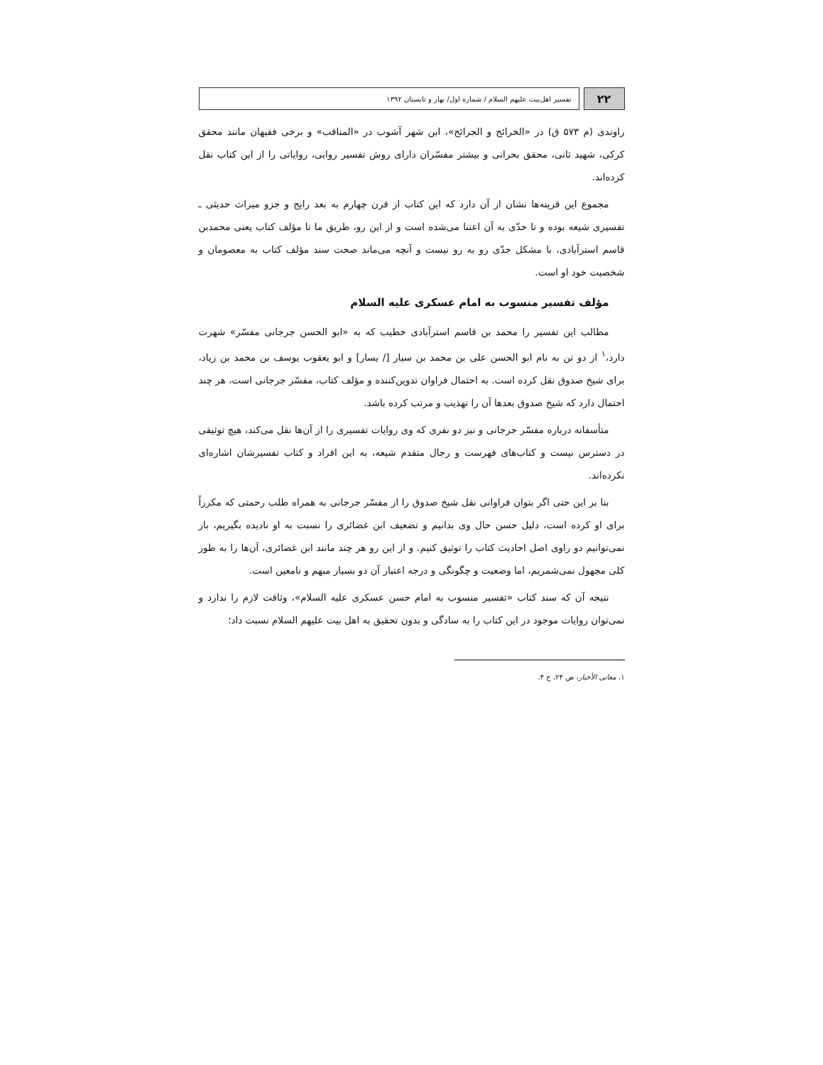۲۲
تفسیر اهل‌بیت علیهم السلام / شماره اول/ بهار و تابستان ۱۳۹۲
راوندی (م ۵۷۳ ق) در «الخرائج و الجرائح»، ابن شهر آشوب در «المناقب» و برخی فقیهان مانند محقق کرکی، شهید ثانی، محقق بحرانی و بیشتر مفسّران دارای روش تفسیر روایی، روایاتی را از این کتاب نقل کرده‌اند.
مجموع این قرینه‌ها نشان از آن دارد که این کتاب از قرن چهارم به بعد رایج و جزو میراث حدیثی ـ تفسیری شیعه بوده و تا حدّی به آن اعتنا می‌شده است و از این رو، طریق ما تا مؤلف کتاب یعنی محمدبن قاسم استرآبادی، با مشکل جدّی رو به رو نیست و آنچه می‌ماند صحت سند مؤلف کتاب به معصومان و شخصیت خود او است.
مؤلف تفسیر منسوب به امام عسکری علیه السلام
مطالب این تفسیر را محمد بن قاسم استرآبادی خطیب که به «ابو الحسن جرجانی مفسّر» شهرت دارد،<sup>۱</sup> از دو تن به نام ابو الحسن علی بن محمد بن سیار [/ یسار] و ابو یعقوب یوسف بن محمد بن زیاد، برای شیخ صدوق نقل کرده است. به احتمال فراوان تدوین‌کننده و مؤلف کتاب، مفسّر جرجانی است، هر چند احتمال دارد که شیخ صدوق بعدها آن را تهذیب و مرتب کرده باشد.
متأسفانه درباره مفسّر جرجانی و نیز دو نفری که وی روایات تفسیری را از آن‌ها نقل می‌کند، هیچ توثیقی در دسترس نیست و کتاب‌های فهرست و رجال متقدم شیعه، به این افراد و کتاب تفسیرشان اشاره‌ای نکرده‌اند.
بنا بر این حتی اگر بتوان فراوانی نقل شیخ صدوق را از مفسّر جرجانی به همراه طلب رحمتی که مکرراً برای او کرده است، دلیل حسن حال وی بدانیم و تضعیف ابن غضائری را نسبت به او نادیده بگیریم، باز نمی‌توانیم دو راوی اصل احادیث کتاب را توثیق کنیم. و از این رو هر چند مانند ابن غضائری، آن‌ها را به طور کلی مجهول نمی‌شمریم، اما وضعیت و چگونگی و درجه اعتبار آن دو بسیار مبهم و نامعین است.
نتیجه آن که سند کتاب «تفسیر منسوب به امام حسن عسکری علیه السلام»، وثاقت لازم را ندارد و نمی‌توان روایات موجود در این کتاب را به سادگی و بدون تحقیق به اهل بیت علیهم السلام نسبت داد؛
۱. معانی الأخبار، ص ۲۴، ح ۴.